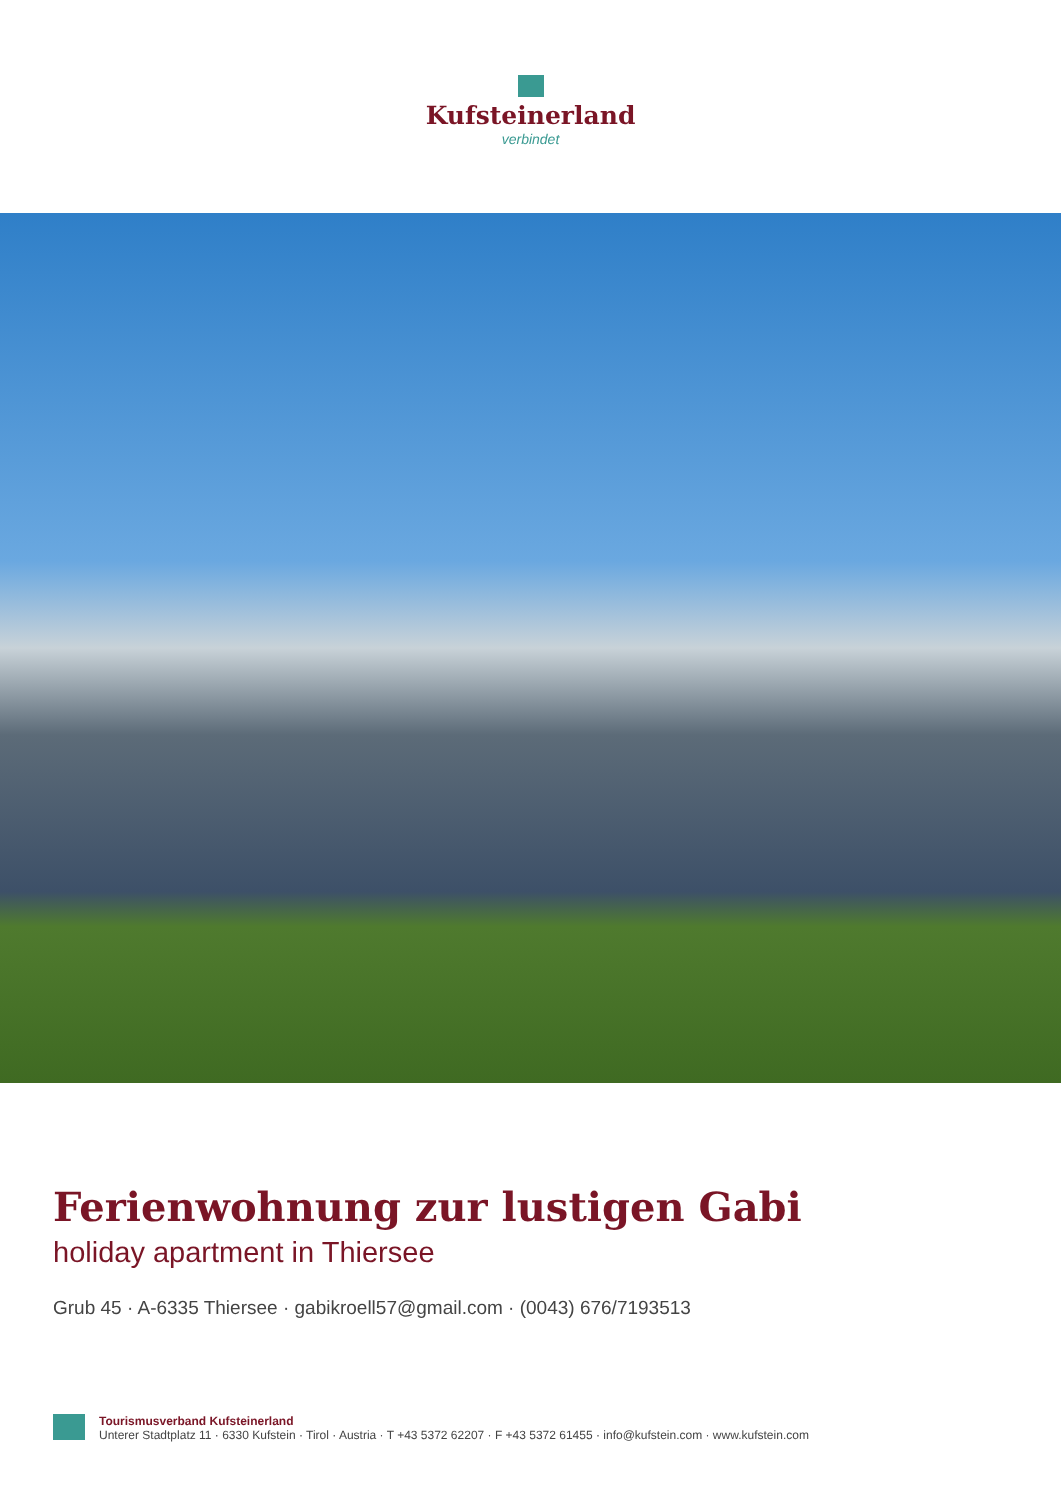Kufsteinerland
verbindet
Ferienwohnung zur lustigen Gabi
holiday apartment in Thiersee
Grub 45 · A-6335 Thiersee · gabikroell57@gmail.com · (0043) 676/7193513
Tourismusverband Kufsteinerland
Unterer Stadtplatz 11 · 6330 Kufstein · Tirol · Austria · T +43 5372 62207 · F +43 5372 61455 · info@kufstein.com · www.kufstein.com